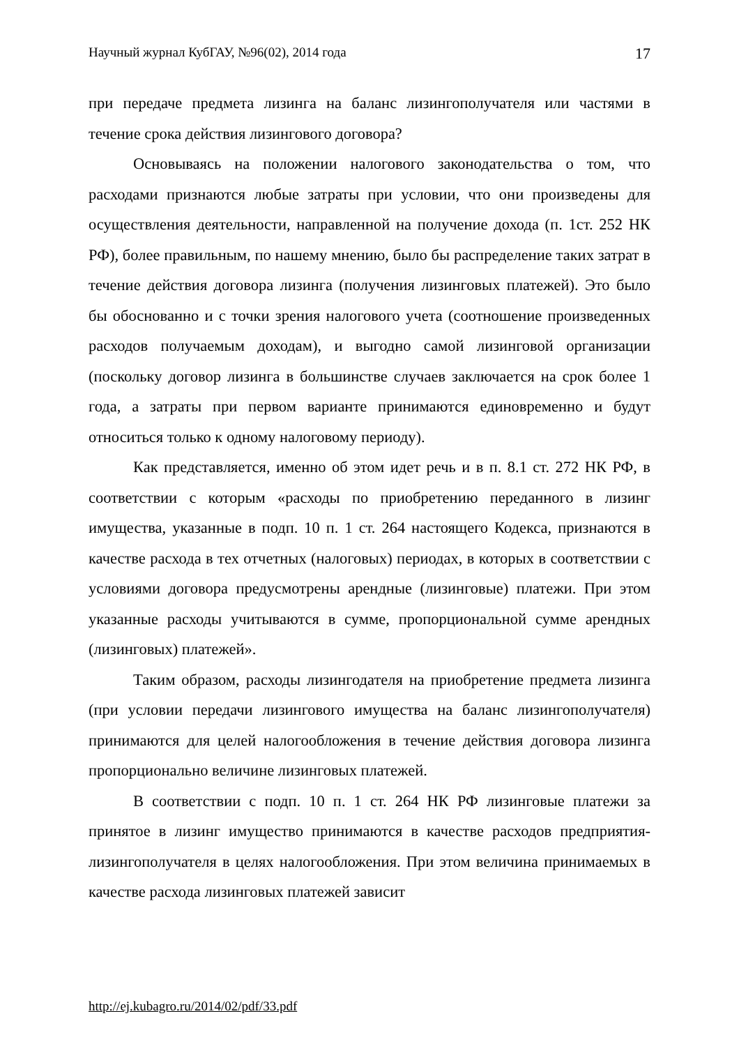Научный журнал КубГАУ, №96(02), 2014 года 17
при передаче предмета лизинга на баланс лизингополучателя или частями в течение срока действия лизингового договора?
Основываясь на положении налогового законодательства о том, что расходами признаются любые затраты при условии, что они произведены для осуществления деятельности, направленной на получение дохода (п. 1ст. 252 НК РФ), более правильным, по нашему мнению, было бы распределение таких затрат в течение действия договора лизинга (получения лизинговых платежей). Это было бы обоснованно и с точки зрения налогового учета (соотношение произведенных расходов получаемым доходам), и выгодно самой лизинговой организации (поскольку договор лизинга в большинстве случаев заключается на срок более 1 года, а затраты при первом варианте принимаются единовременно и будут относиться только к одному налоговому периоду).
Как представляется, именно об этом идет речь и в п. 8.1 ст. 272 НК РФ, в соответствии с которым «расходы по приобретению переданного в лизинг имущества, указанные в подп. 10 п. 1 ст. 264 настоящего Кодекса, признаются в качестве расхода в тех отчетных (налоговых) периодах, в которых в соответствии с условиями договора предусмотрены арендные (лизинговые) платежи. При этом указанные расходы учитываются в сумме, пропорциональной сумме арендных (лизинговых) платежей».
Таким образом, расходы лизингодателя на приобретение предмета лизинга (при условии передачи лизингового имущества на баланс лизингополучателя) принимаются для целей налогообложения в течение действия договора лизинга пропорционально величине лизинговых платежей.
В соответствии с подп. 10 п. 1 ст. 264 НК РФ лизинговые платежи за принятое в лизинг имущество принимаются в качестве расходов предприятия-лизингополучателя в целях налогообложения. При этом величина принимаемых в качестве расхода лизинговых платежей зависит
http://ej.kubagro.ru/2014/02/pdf/33.pdf